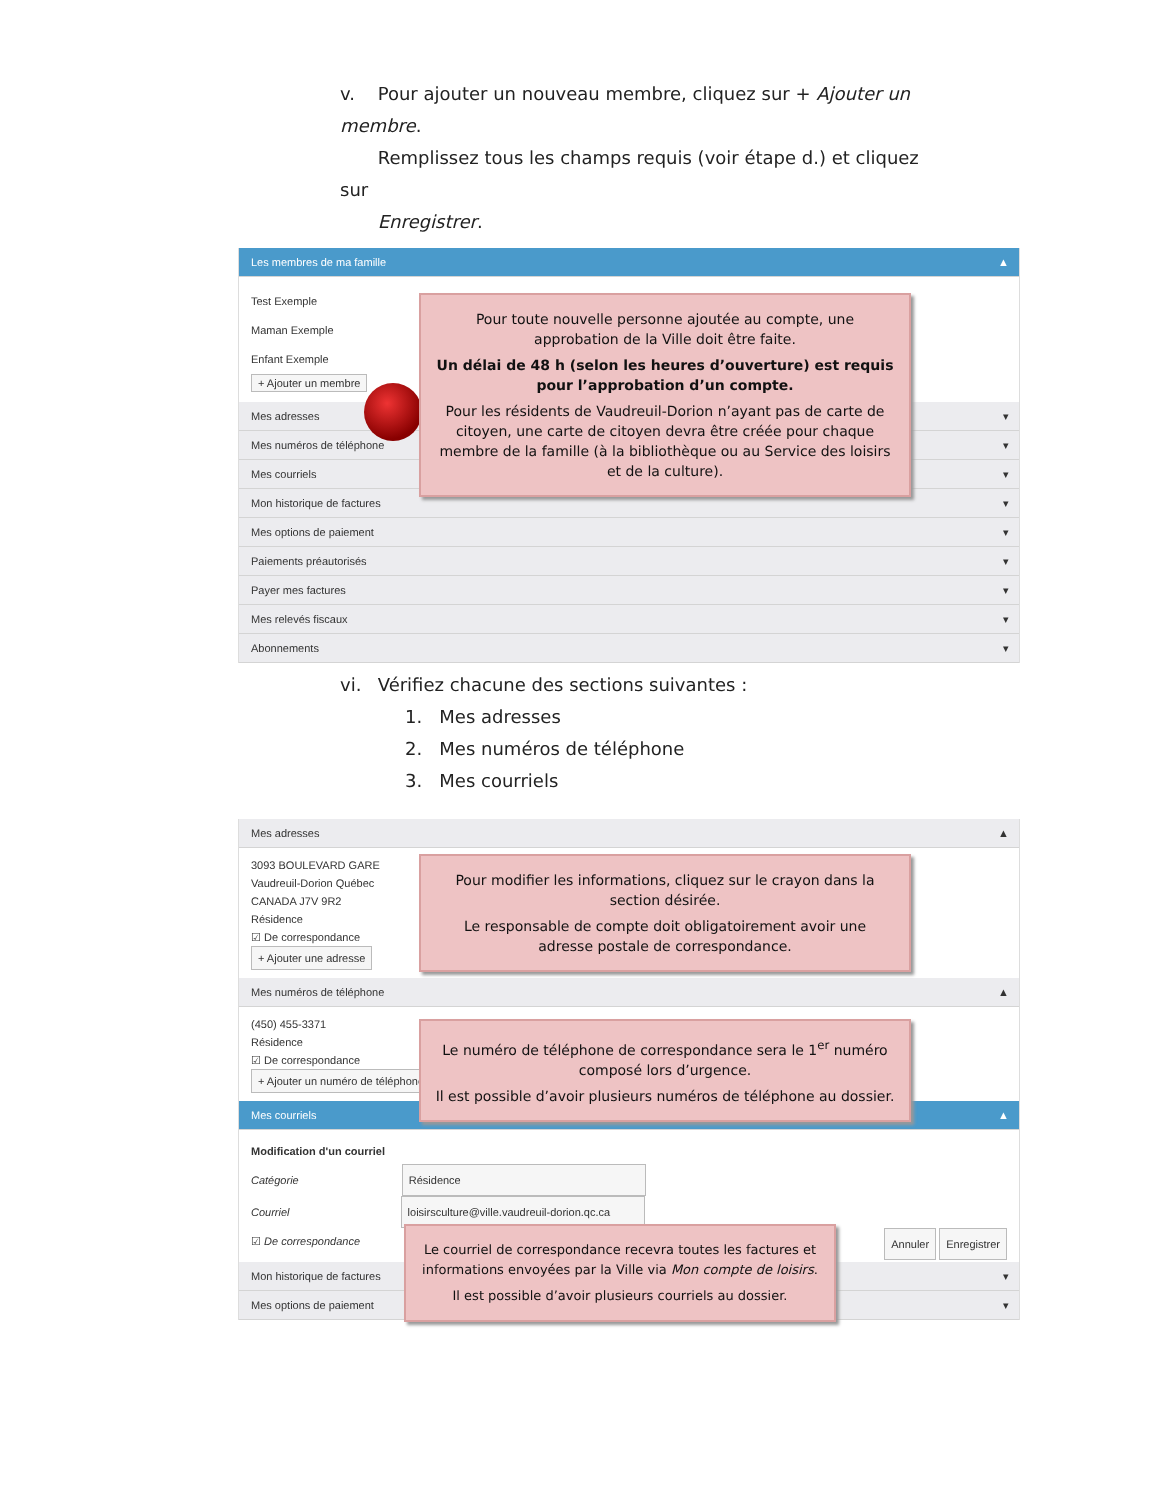v. Pour ajouter un nouveau membre, cliquez sur + Ajouter un membre.
Remplissez tous les champs requis (voir étape d.) et cliquez sur
Enregistrer.
Les membres de ma famille ▲
Test Exemple
Maman Exemple
Enfant Exemple
+ Ajouter un membre
Mes adresses ▾
Mes numéros de téléphone ▾
Mes courriels ▾
Mon historique de factures ▾
Mes options de paiement ▾
Paiements préautorisés ▾
Payer mes factures ▾
Mes relevés fiscaux ▾
Abonnements ▾
Pour toute nouvelle personne ajoutée au compte, une approbation de la Ville doit être faite.
Un délai de 48 h (selon les heures d’ouverture) est requis pour l’approbation d’un compte.
Pour les résidents de Vaudreuil-Dorion n’ayant pas de carte de citoyen, une carte de citoyen devra être créée pour chaque membre de la famille (à la bibliothèque ou au Service des loisirs et de la culture).
vi. Vérifiez chacune des sections suivantes :
1. Mes adresses
2. Mes numéros de téléphone
3. Mes courriels
Mes adresses ▲
3093 BOULEVARD GARE
Vaudreuil-Dorion Québec
CANADA J7V 9R2
Résidence
☑ De correspondance
+ Ajouter une adresse
Mes numéros de téléphone ▲
(450) 455-3371
Résidence
☑ De correspondance
+ Ajouter un numéro de téléphone
Mes courriels ▲
Modification d'un courriel
Catégorie Résidence
Courriel loisirsculture@ville.vaudreuil-dorion.qc.ca
☑ De correspondance Annuler Enregistrer
Mon historique de factures ▾
Mes options de paiement ▾
Pour modifier les informations, cliquez sur le crayon dans la section désirée.
Le responsable de compte doit obligatoirement avoir une adresse postale de correspondance.
Le numéro de téléphone de correspondance sera le 1<sup>er</sup> numéro composé lors d’urgence.
Il est possible d’avoir plusieurs numéros de téléphone au dossier.
Le courriel de correspondance recevra toutes les factures et informations envoyées par la Ville via Mon compte de loisirs.
Il est possible d’avoir plusieurs courriels au dossier.